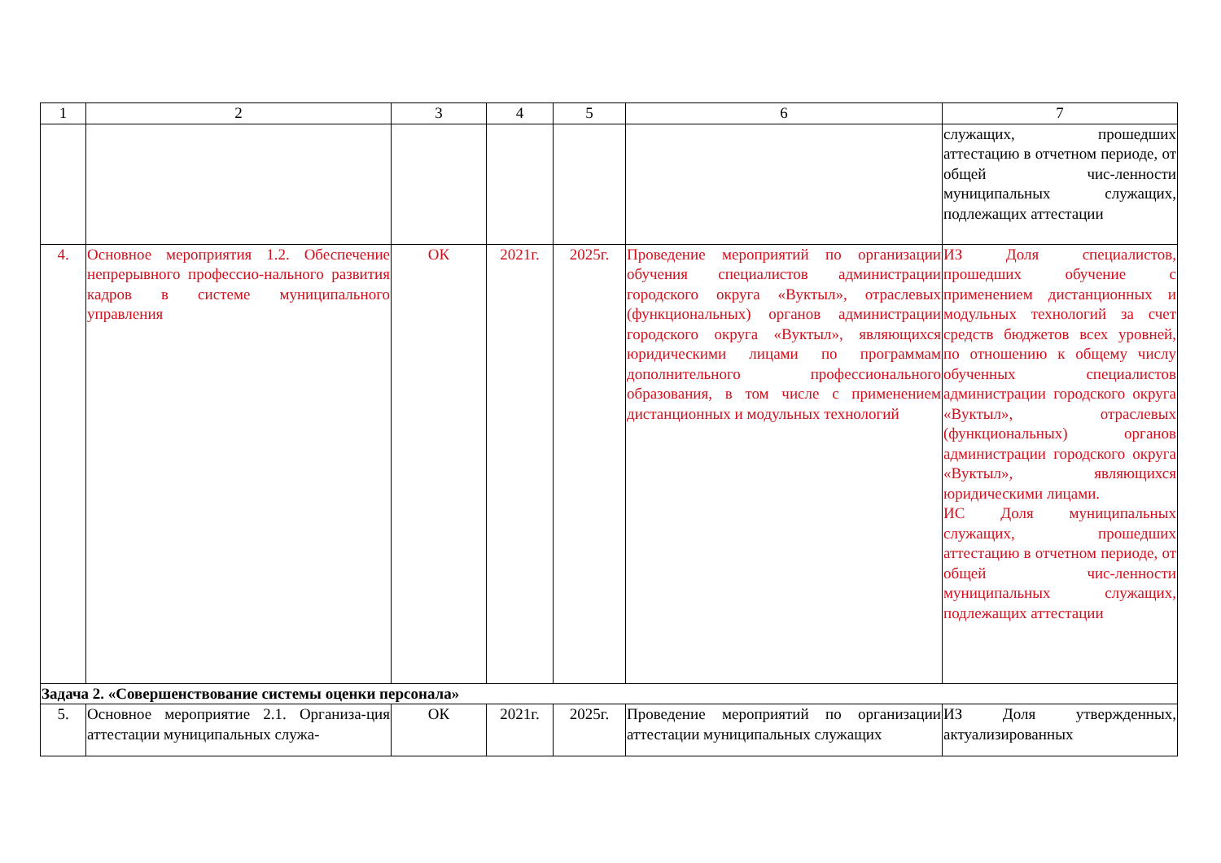| 1 | 2 | 3 | 4 | 5 | 6 | 7 |
| --- | --- | --- | --- | --- | --- | --- |
| | | | | | | служащих, прошедших аттестацию в отчетном периоде, от общей чис-ленности муниципальных служащих, подлежащих аттестации |
| 4. | Основное мероприятия 1.2. Обеспечение непрерывного профессио-нального развития кадров в системе муниципального управления | ОК | 2021г. | 2025г. | Проведение мероприятий по организации обучения специалистов администрации городского округа «Вуктыл», отраслевых (функциональных) органов администрации городского округа «Вуктыл», являющихся юридическими лицами по программам дополнительного профессионального образования, в том числе с применением дистанционных и модульных технологий | ИЗ Доля специалистов, прошедших обучение с применением дистанционных и модульных технологий за счет средств бюджетов всех уровней, по отношению к общему числу обученных специалистов администрации городского округа «Вуктыл», отраслевых (функциональных) органов администрации городского округа «Вуктыл», являющихся юридическими лицами. ИС Доля муниципальных служащих, прошедших аттестацию в отчетном периоде, от общей чис-ленности муниципальных служащих, подлежащих аттестации |
| Задача 2. «Совершенствование системы оценки персонала» | | | | | | |
| 5. | Основное мероприятие 2.1. Организа-ция аттестации муниципальных служа- | ОК | 2021г. | 2025г. | Проведение мероприятий по организации аттестации муниципальных служащих | ИЗ Доля утвержденных, актуализированных |